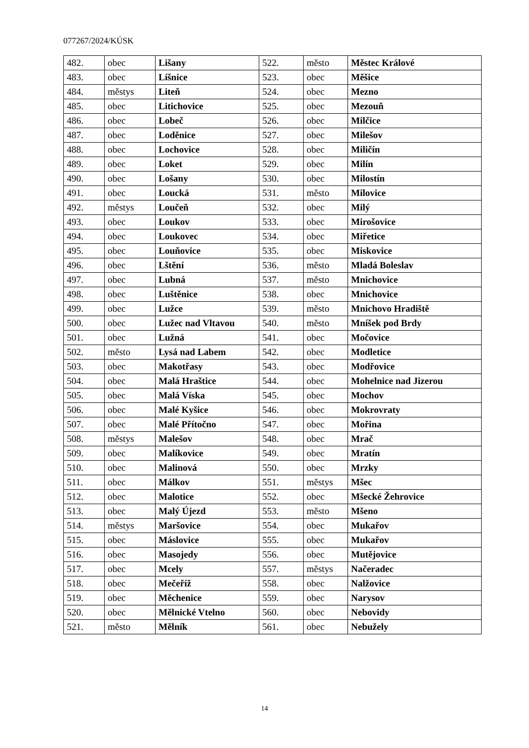077267/2024/KÚSK
| 482. | obec | Lišany | 522. | město | Městec Králové |
| 483. | obec | Líšnice | 523. | obec | Měšice |
| 484. | městys | Liteň | 524. | obec | Mezno |
| 485. | obec | Litichovice | 525. | obec | Mezouň |
| 486. | obec | Lobeč | 526. | obec | Milčice |
| 487. | obec | Loděnice | 527. | obec | Milešov |
| 488. | obec | Lochovice | 528. | obec | Miličín |
| 489. | obec | Loket | 529. | obec | Milín |
| 490. | obec | Lošany | 530. | obec | Milostín |
| 491. | obec | Loucká | 531. | město | Milovice |
| 492. | městys | Loučeň | 532. | obec | Milý |
| 493. | obec | Loukov | 533. | obec | Mirošovice |
| 494. | obec | Loukovec | 534. | obec | Miřetice |
| 495. | obec | Louňovice | 535. | obec | Miskovice |
| 496. | obec | Lštění | 536. | město | Mladá Boleslav |
| 497. | obec | Lubná | 537. | město | Mnichovice |
| 498. | obec | Luštěnice | 538. | obec | Mnichovice |
| 499. | obec | Lužce | 539. | město | Mnichovo Hradiště |
| 500. | obec | Lužec nad Vltavou | 540. | město | Mníšek pod Brdy |
| 501. | obec | Lužná | 541. | obec | Močovice |
| 502. | město | Lysá nad Labem | 542. | obec | Modletice |
| 503. | obec | Makotřasy | 543. | obec | Modřovice |
| 504. | obec | Malá Hraštice | 544. | obec | Mohelnice nad Jizerou |
| 505. | obec | Malá Víska | 545. | obec | Mochov |
| 506. | obec | Malé Kyšice | 546. | obec | Mokrovraty |
| 507. | obec | Malé Přítočno | 547. | obec | Mořina |
| 508. | městys | Malešov | 548. | obec | Mrač |
| 509. | obec | Malíkovice | 549. | obec | Mratín |
| 510. | obec | Malinová | 550. | obec | Mrzky |
| 511. | obec | Málkov | 551. | městys | Mšec |
| 512. | obec | Malotice | 552. | obec | Mšecké Žehrovice |
| 513. | obec | Malý Újezd | 553. | město | Mšeno |
| 514. | městys | Maršovice | 554. | obec | Mukařov |
| 515. | obec | Máslovice | 555. | obec | Mukařov |
| 516. | obec | Masojedy | 556. | obec | Mutějovice |
| 517. | obec | Mcely | 557. | městys | Načeradec |
| 518. | obec | Mečeříž | 558. | obec | Nalžovice |
| 519. | obec | Měchenice | 559. | obec | Narysov |
| 520. | obec | Mělnické Vtelno | 560. | obec | Nebovidy |
| 521. | město | Mělník | 561. | obec | Nebužely |
14